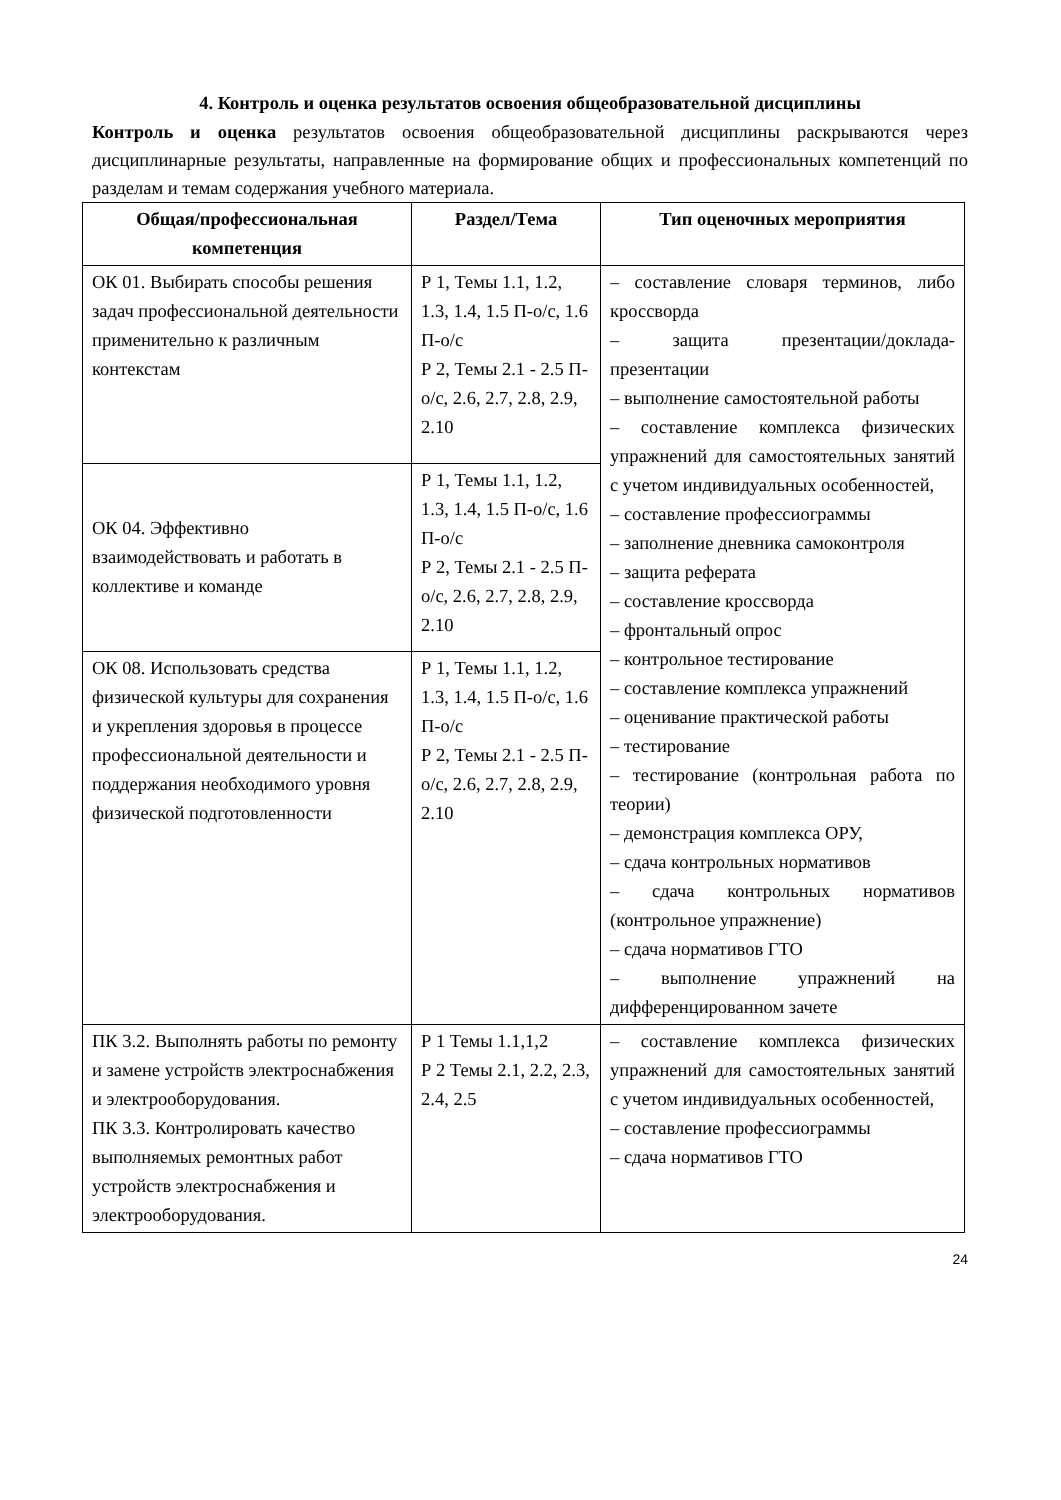4. Контроль и оценка результатов освоения общеобразовательной дисциплины
Контроль и оценка результатов освоения общеобразовательной дисциплины раскрываются через дисциплинарные результаты, направленные на формирование общих и профессиональных компетенций по разделам и темам содержания учебного материала.
| Общая/профессиональная компетенция | Раздел/Тема | Тип оценочных мероприятия |
| --- | --- | --- |
| ОК 01. Выбирать способы решения задач профессиональной деятельности применительно к различным контекстам | Р 1, Темы 1.1, 1.2, 1.3, 1.4, 1.5 П-о/с, 1.6 П-о/с Р 2, Темы 2.1 - 2.5 П-о/с, 2.6, 2.7, 2.8, 2.9, 2.10 | – составление словаря терминов, либо кроссворда – защита презентации/доклада-презентации – выполнение самостоятельной работы – составление комплекса физических упражнений для самостоятельных занятий с учетом индивидуальных особенностей, – составление профессиограммы – заполнение дневника самоконтроля – защита реферата – составление кроссворда – фронтальный опрос – контрольное тестирование – составление комплекса упражнений – оценивание практической работы – тестирование – тестирование (контрольная работа по теории) – демонстрация комплекса ОРУ, – сдача контрольных нормативов – сдача контрольных нормативов (контрольное упражнение) – сдача нормативов ГТО – выполнение упражнений на дифференцированном зачете |
| ОК 04. Эффективно взаимодействовать и работать в коллективе и команде | Р 1, Темы 1.1, 1.2, 1.3, 1.4, 1.5 П-о/с, 1.6 П-о/с Р 2, Темы 2.1 - 2.5 П-о/с, 2.6, 2.7, 2.8, 2.9, 2.10 | |
| ОК 08. Использовать средства физической культуры для сохранения и укрепления здоровья в процессе профессиональной деятельности и поддержания необходимого уровня физической подготовленности | Р 1, Темы 1.1, 1.2, 1.3, 1.4, 1.5 П-о/с, 1.6 П-о/с Р 2, Темы 2.1 - 2.5 П-о/с, 2.6, 2.7, 2.8, 2.9, 2.10 | |
| ПК 3.2. Выполнять работы по ремонту и замене устройств электроснабжения и электрооборудования. ПК 3.3. Контролировать качество выполняемых ремонтных работ устройств электроснабжения и электрооборудования. | Р 1 Темы 1.1,1,2 Р 2 Темы 2.1, 2.2, 2.3, 2.4, 2.5 | – составление комплекса физических упражнений для самостоятельных занятий с учетом индивидуальных особенностей, – составление профессиограммы – сдача нормативов ГТО |
24